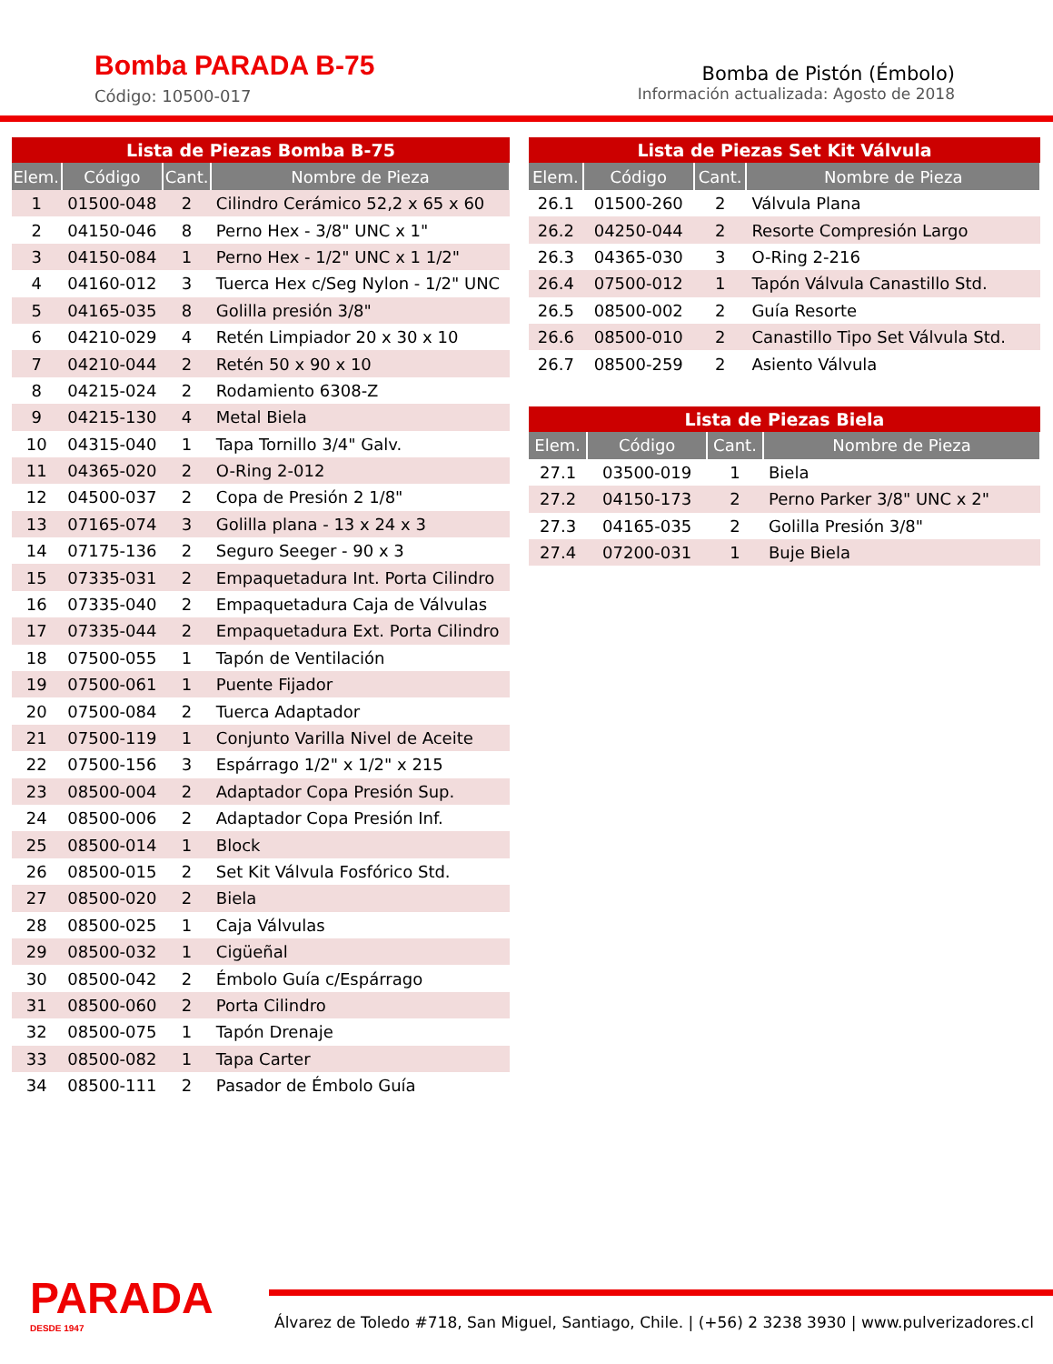Bomba PARADA B-75
Código: 10500-017
Bomba de Pistón (Émbolo)
Información actualizada: Agosto de 2018
| Lista de Piezas Bomba B-75 | | | |
| Elem. | Código | Cant. | Nombre de Pieza |
| 1 | 01500-048 | 2 | Cilindro Cerámico 52,2 x 65 x 60 |
| 2 | 04150-046 | 8 | Perno Hex - 3/8" UNC x 1" |
| 3 | 04150-084 | 1 | Perno Hex - 1/2" UNC x 1 1/2" |
| 4 | 04160-012 | 3 | Tuerca Hex c/Seg Nylon - 1/2" UNC |
| 5 | 04165-035 | 8 | Golilla presión 3/8" |
| 6 | 04210-029 | 4 | Retén Limpiador 20 x 30 x 10 |
| 7 | 04210-044 | 2 | Retén 50 x 90 x 10 |
| 8 | 04215-024 | 2 | Rodamiento 6308-Z |
| 9 | 04215-130 | 4 | Metal Biela |
| 10 | 04315-040 | 1 | Tapa Tornillo 3/4" Galv. |
| 11 | 04365-020 | 2 | O-Ring 2-012 |
| 12 | 04500-037 | 2 | Copa de Presión 2 1/8" |
| 13 | 07165-074 | 3 | Golilla plana - 13 x 24 x 3 |
| 14 | 07175-136 | 2 | Seguro Seeger - 90 x 3 |
| 15 | 07335-031 | 2 | Empaquetadura Int. Porta Cilindro |
| 16 | 07335-040 | 2 | Empaquetadura Caja de Válvulas |
| 17 | 07335-044 | 2 | Empaquetadura Ext. Porta Cilindro |
| 18 | 07500-055 | 1 | Tapón de Ventilación |
| 19 | 07500-061 | 1 | Puente Fijador |
| 20 | 07500-084 | 2 | Tuerca Adaptador |
| 21 | 07500-119 | 1 | Conjunto Varilla Nivel de Aceite |
| 22 | 07500-156 | 3 | Espárrago 1/2" x 1/2" x 215 |
| 23 | 08500-004 | 2 | Adaptador Copa Presión Sup. |
| 24 | 08500-006 | 2 | Adaptador Copa Presión Inf. |
| 25 | 08500-014 | 1 | Block |
| 26 | 08500-015 | 2 | Set Kit Válvula Fosfórico Std. |
| 27 | 08500-020 | 2 | Biela |
| 28 | 08500-025 | 1 | Caja Válvulas |
| 29 | 08500-032 | 1 | Cigüeñal |
| 30 | 08500-042 | 2 | Émbolo Guía c/Espárrago |
| 31 | 08500-060 | 2 | Porta Cilindro |
| 32 | 08500-075 | 1 | Tapón Drenaje |
| 33 | 08500-082 | 1 | Tapa Carter |
| 34 | 08500-111 | 2 | Pasador de Émbolo Guía |
| Lista de Piezas Set Kit Válvula | | | |
| Elem. | Código | Cant. | Nombre de Pieza |
| 26.1 | 01500-260 | 2 | Válvula Plana |
| 26.2 | 04250-044 | 2 | Resorte Compresión Largo |
| 26.3 | 04365-030 | 3 | O-Ring 2-216 |
| 26.4 | 07500-012 | 1 | Tapón Válvula Canastillo Std. |
| 26.5 | 08500-002 | 2 | Guía Resorte |
| 26.6 | 08500-010 | 2 | Canastillo Tipo Set Válvula Std. |
| 26.7 | 08500-259 | 2 | Asiento Válvula |
| Lista de Piezas Biela | | | |
| Elem. | Código | Cant. | Nombre de Pieza |
| 27.1 | 03500-019 | 1 | Biela |
| 27.2 | 04150-173 | 2 | Perno Parker 3/8" UNC x 2" |
| 27.3 | 04165-035 | 2 | Golilla Presión 3/8" |
| 27.4 | 07200-031 | 1 | Buje Biela |
PARADA
DESDE 1947
Álvarez de Toledo #718, San Miguel, Santiago, Chile. | (+56) 2 3238 3930 | www.pulverizadores.cl